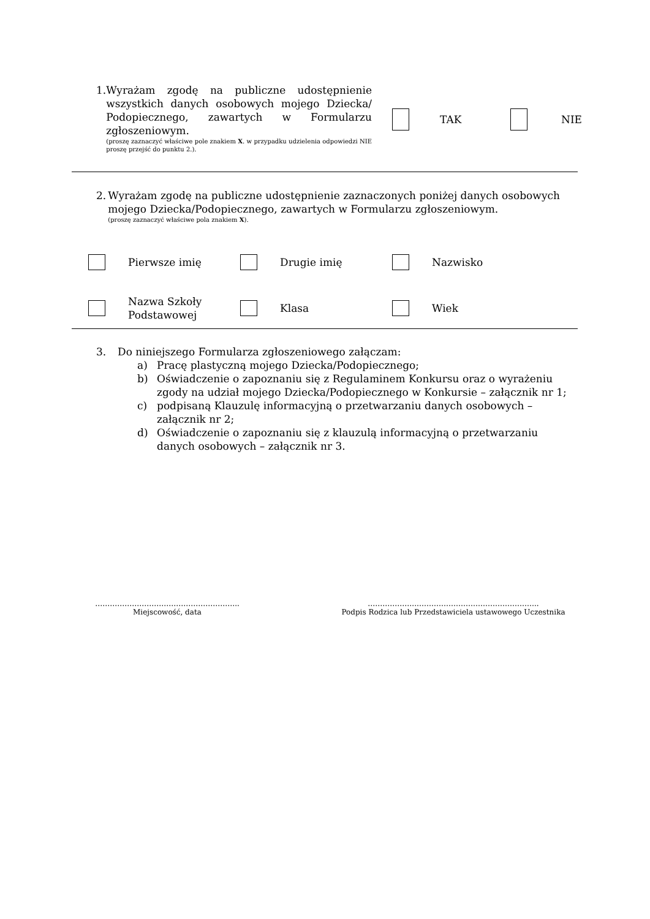1. Wyrażam zgodę na publiczne udostępnienie wszystkich danych osobowych mojego Dziecka/ Podopiecznego, zawartych w Formularzu zgłoszeniowym.
(proszę zaznaczyć właściwe pole znakiem X. w przypadku udzielenia odpowiedzi NIE proszę przejść do punktu 2.).
TAK NIE
2. Wyrażam zgodę na publiczne udostępnienie zaznaczonych poniżej danych osobowych mojego Dziecka/Podopiecznego, zawartych w Formularzu zgłoszeniowym.
(proszę zaznaczyć właściwe pola znakiem X).
Pierwsze imię Drugie imię Nazwisko Nazwa Szkoły Podstawowej Klasa Wiek
3. Do niniejszego Formularza zgłoszeniowego załączam:
a) Pracę plastyczną mojego Dziecka/Podopiecznego;
b) Oświadczenie o zapoznaniu się z Regulaminem Konkursu oraz o wyrażeniu zgody na udział mojego Dziecka/Podopiecznego w Konkursie – załącznik nr 1;
c) podpisaną Klauzulę informacyjną o przetwarzaniu danych osobowych – załącznik nr 2;
d) Oświadczenie o zapoznaniu się z klauzulą informacyjną o przetwarzaniu danych osobowych – załącznik nr 3.
…………………………………………………..
Miejscowość, data
………………..…………………………………………..
Podpis Rodzica lub Przedstawiciela ustawowego Uczestnika